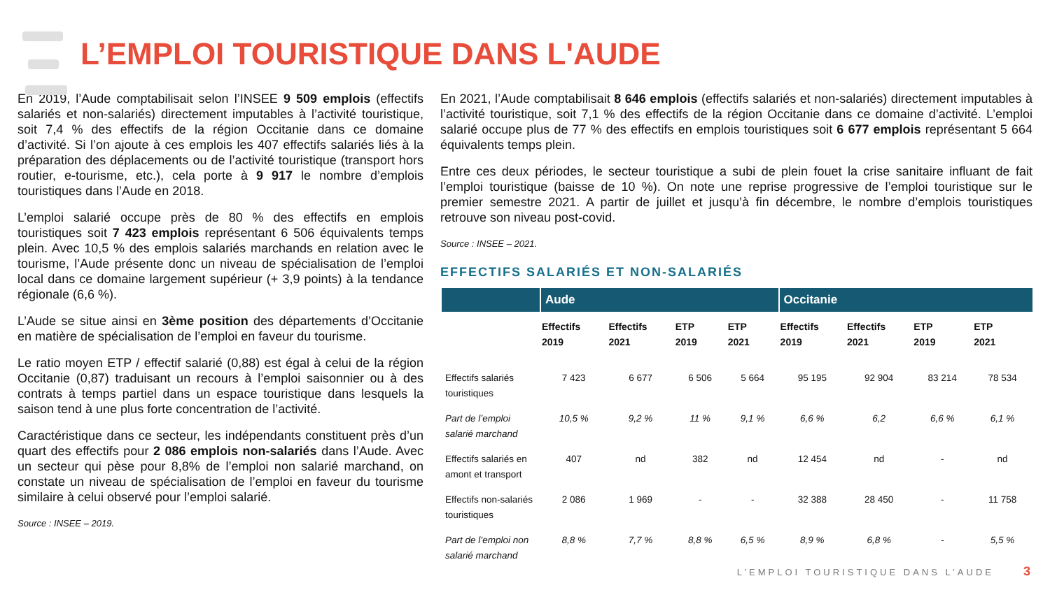L’EMPLOI TOURISTIQUE DANS L'AUDE
En 2019, l’Aude comptabilisait selon l’INSEE 9 509 emplois (effectifs salariés et non-salariés) directement imputables à l’activité touristique, soit 7,4 % des effectifs de la région Occitanie dans ce domaine d’activité. Si l’on ajoute à ces emplois les 407 effectifs salariés liés à la préparation des déplacements ou de l’activité touristique (transport hors routier, e-tourisme, etc.), cela porte à 9 917 le nombre d’emplois touristiques dans l’Aude en 2018.
L’emploi salarié occupe près de 80 % des effectifs en emplois touristiques soit 7 423 emplois représentant 6 506 équivalents temps plein. Avec 10,5 % des emplois salariés marchands en relation avec le tourisme, l’Aude présente donc un niveau de spécialisation de l’emploi local dans ce domaine largement supérieur (+ 3,9 points) à la tendance régionale (6,6 %).
L’Aude se situe ainsi en 3ème position des départements d’Occitanie en matière de spécialisation de l’emploi en faveur du tourisme.
Le ratio moyen ETP / effectif salarié (0,88) est égal à celui de la région Occitanie (0,87) traduisant un recours à l’emploi saisonnier ou à des contrats à temps partiel dans un espace touristique dans lesquels la saison tend à une plus forte concentration de l’activité.
Caractéristique dans ce secteur, les indépendants constituent près d’un quart des effectifs pour 2 086 emplois non-salariés dans l’Aude. Avec un secteur qui pèse pour 8,8% de l’emploi non salarié marchand, on constate un niveau de spécialisation de l’emploi en faveur du tourisme similaire à celui observé pour l’emploi salarié.
Source : INSEE – 2019.
En 2021, l’Aude comptabilisait 8 646 emplois (effectifs salariés et non-salariés) directement imputables à l’activité touristique, soit 7,1 % des effectifs de la région Occitanie dans ce domaine d’activité. L’emploi salarié occupe plus de 77 % des effectifs en emplois touristiques soit 6 677 emplois représentant 5 664 équivalents temps plein.
Entre ces deux périodes, le secteur touristique a subi de plein fouet la crise sanitaire influant de fait l’emploi touristique (baisse de 10 %). On note une reprise progressive de l’emploi touristique sur le premier semestre 2021. A partir de juillet et jusqu’à fin décembre, le nombre d’emplois touristiques retrouve son niveau post-covid.
Source : INSEE – 2021.
EFFECTIFS SALARIÉS ET NON-SALARIÉS
| | Aude | | | | Occitanie | | | |
| --- | --- | --- | --- | --- | --- | --- | --- | --- |
| | Effectifs 2019 | Effectifs 2021 | ETP 2019 | ETP 2021 | Effectifs 2019 | Effectifs 2021 | ETP 2019 | ETP 2021 |
| Effectifs salariés touristiques | 7 423 | 6 677 | 6 506 | 5 664 | 95 195 | 92 904 | 83 214 | 78 534 |
| Part de l’emploi salarié marchand | 10,5 % | 9,2 % | 11 % | 9,1 % | 6,6 % | 6,2 | 6,6 % | 6,1 % |
| Effectifs salariés en amont et transport | 407 | nd | 382 | nd | 12 454 | nd | - | nd |
| Effectifs non-salariés touristiques | 2 086 | 1 969 | - | - | 32 388 | 28 450 | - | 11 758 |
| Part de l’emploi non salarié marchand | 8,8 % | 7,7 % | 8,8 % | 6,5 % | 8,9 % | 6,8 % | - | 5,5 % |
L’EMPLOI TOURISTIQUE DANS L’AUDE
3